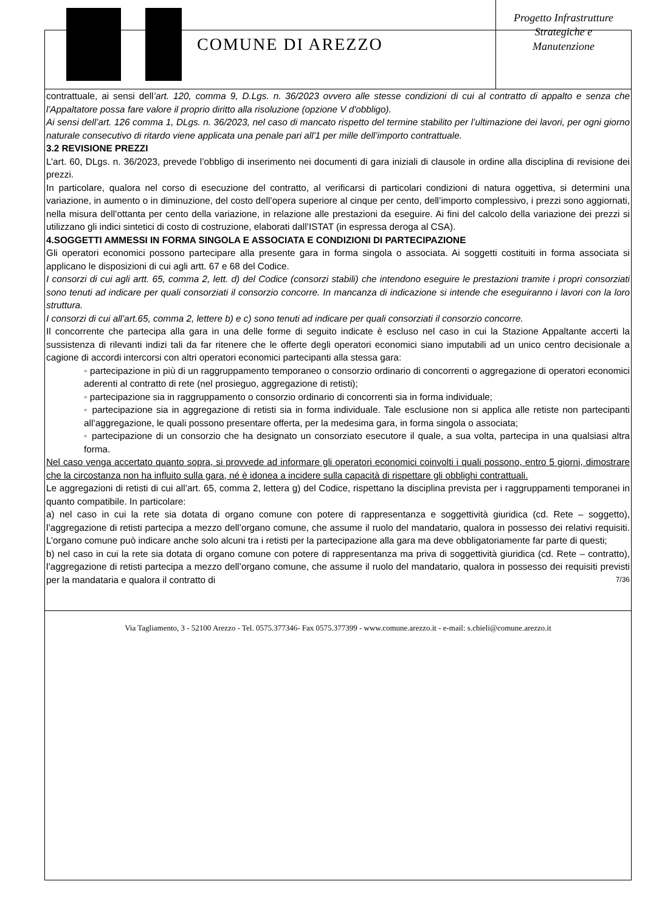COMUNE DI AREZZO
Progetto Infrastrutture
Strategiche e
Manutenzione
contrattuale, ai sensi dell’art. 120, comma 9, D.Lgs. n. 36/2023 ovvero alle stesse condizioni di cui al contratto di appalto e senza che l'Appaltatore possa fare valore il proprio diritto alla risoluzione (opzione V d'obbligo).
Ai sensi dell’art. 126 comma 1, DLgs. n. 36/2023, nel caso di mancato rispetto del termine stabilito per l’ultimazione dei lavori, per ogni giorno naturale consecutivo di ritardo viene applicata una penale pari all'1 per mille dell’importo contrattuale.
3.2 REVISIONE PREZZI
L’art. 60, DLgs. n. 36/2023, prevede l’obbligo di inserimento nei documenti di gara iniziali di clausole in ordine alla disciplina di revisione dei prezzi.
In particolare, qualora nel corso di esecuzione del contratto, al verificarsi di particolari condizioni di natura oggettiva, si determini una variazione, in aumento o in diminuzione, del costo dell’opera superiore al cinque per cento, dell’importo complessivo, i prezzi sono aggiornati, nella misura dell’ottanta per cento della variazione, in relazione alle prestazioni da eseguire. Ai fini del calcolo della variazione dei prezzi si utilizzano gli indici sintetici di costo di costruzione, elaborati dall’ISTAT (in espressa deroga al CSA).
4.SOGGETTI AMMESSI IN FORMA SINGOLA E ASSOCIATA E CONDIZIONI DI PARTECIPAZIONE
Gli operatori economici possono partecipare alla presente gara in forma singola o associata. Ai soggetti costituiti in forma associata si applicano le disposizioni di cui agli artt. 67 e 68 del Codice.
I consorzi di cui agli artt. 65, comma 2, lett. d) del Codice (consorzi stabili) che intendono eseguire le prestazioni tramite i propri consorziati sono tenuti ad indicare per quali consorziati il consorzio concorre. In mancanza di indicazione si intende che eseguiranno i lavori con la loro struttura.
I consorzi di cui all’art.65, comma 2, lettere b) e c) sono tenuti ad indicare per quali consorziati il consorzio concorre.
Il concorrente che partecipa alla gara in una delle forme di seguito indicate è escluso nel caso in cui la Stazione Appaltante accerti la sussistenza di rilevanti indizi tali da far ritenere che le offerte degli operatori economici siano imputabili ad un unico centro decisionale a cagione di accordi intercorsi con altri operatori economici partecipanti alla stessa gara:
◦ partecipazione in più di un raggruppamento temporaneo o consorzio ordinario di concorrenti o aggregazione di operatori economici aderenti al contratto di rete (nel prosieguo, aggregazione di retisti);
◦ partecipazione sia in raggruppamento o consorzio ordinario di concorrenti sia in forma individuale;
◦ partecipazione sia in aggregazione di retisti sia in forma individuale. Tale esclusione non si applica alle retiste non partecipanti all’aggregazione, le quali possono presentare offerta, per la medesima gara, in forma singola o associata;
◦ partecipazione di un consorzio che ha designato un consorziato esecutore il quale, a sua volta, partecipa in una qualsiasi altra forma.
Nel caso venga accertato quanto sopra, si provvede ad informare gli operatori economici coinvolti i quali possono, entro 5 giorni, dimostrare che la circostanza non ha influito sulla gara, né è idonea a incidere sulla capacità di rispettare gli obblighi contrattuali.
Le aggregazioni di retisti di cui all’art. 65, comma 2, lettera g) del Codice, rispettano la disciplina prevista per i raggruppamenti temporanei in quanto compatibile. In particolare:
a) nel caso in cui la rete sia dotata di organo comune con potere di rappresentanza e soggettività giuridica (cd. Rete – soggetto), l’aggregazione di retisti partecipa a mezzo dell’organo comune, che assume il ruolo del mandatario, qualora in possesso dei relativi requisiti. L’organo comune può indicare anche solo alcuni tra i retisti per la partecipazione alla gara ma deve obbligatoriamente far parte di questi;
b) nel caso in cui la rete sia dotata di organo comune con potere di rappresentanza ma priva di soggettività giuridica (cd. Rete – contratto), l’aggregazione di retisti partecipa a mezzo dell’organo comune, che assume il ruolo del mandatario, qualora in possesso dei requisiti previsti per la mandataria e qualora il contratto di 7/36
Via Tagliamento, 3 - 52100 Arezzo - Tel. 0575.377346- Fax 0575.377399 - www.comune.arezzo.it - e-mail: s.chieli@comune.arezzo.it